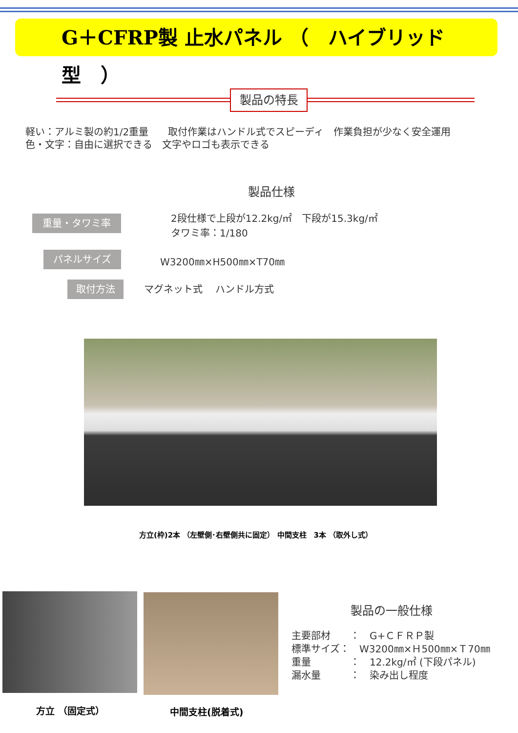G＋CFRP製 止水パネル （　ハイブリッド型　）
製品の特長
軽い：アルミ製の約1/2重量　　取付作業はハンドル式でスピーディ　作業負担が少なく安全運用
色・文字：自由に選択できる　文字やロゴも表示できる
製品仕様
重量・タワミ率
2段仕様で上段が12.2kg/㎡　下段が15.3kg/㎡
タワミ率：1/180
パネルサイズ W3200㎜×H500㎜×T70㎜
取付方法 マグネット式　 ハンドル方式
方立(枠)2本 （左壁側･右壁側共に固定） 中間支柱　3本 （取外し式）
方立 （固定式） 中間支柱(脱着式)
製品の一般仕様
主要部材　　：　G+ＣＦＲＰ製
標準サイズ：　W3200㎜×Ｈ500㎜×Ｔ70㎜
重量　　　　：　12.2kg/㎡ (下段パネル)
漏水量　　　：　染み出し程度